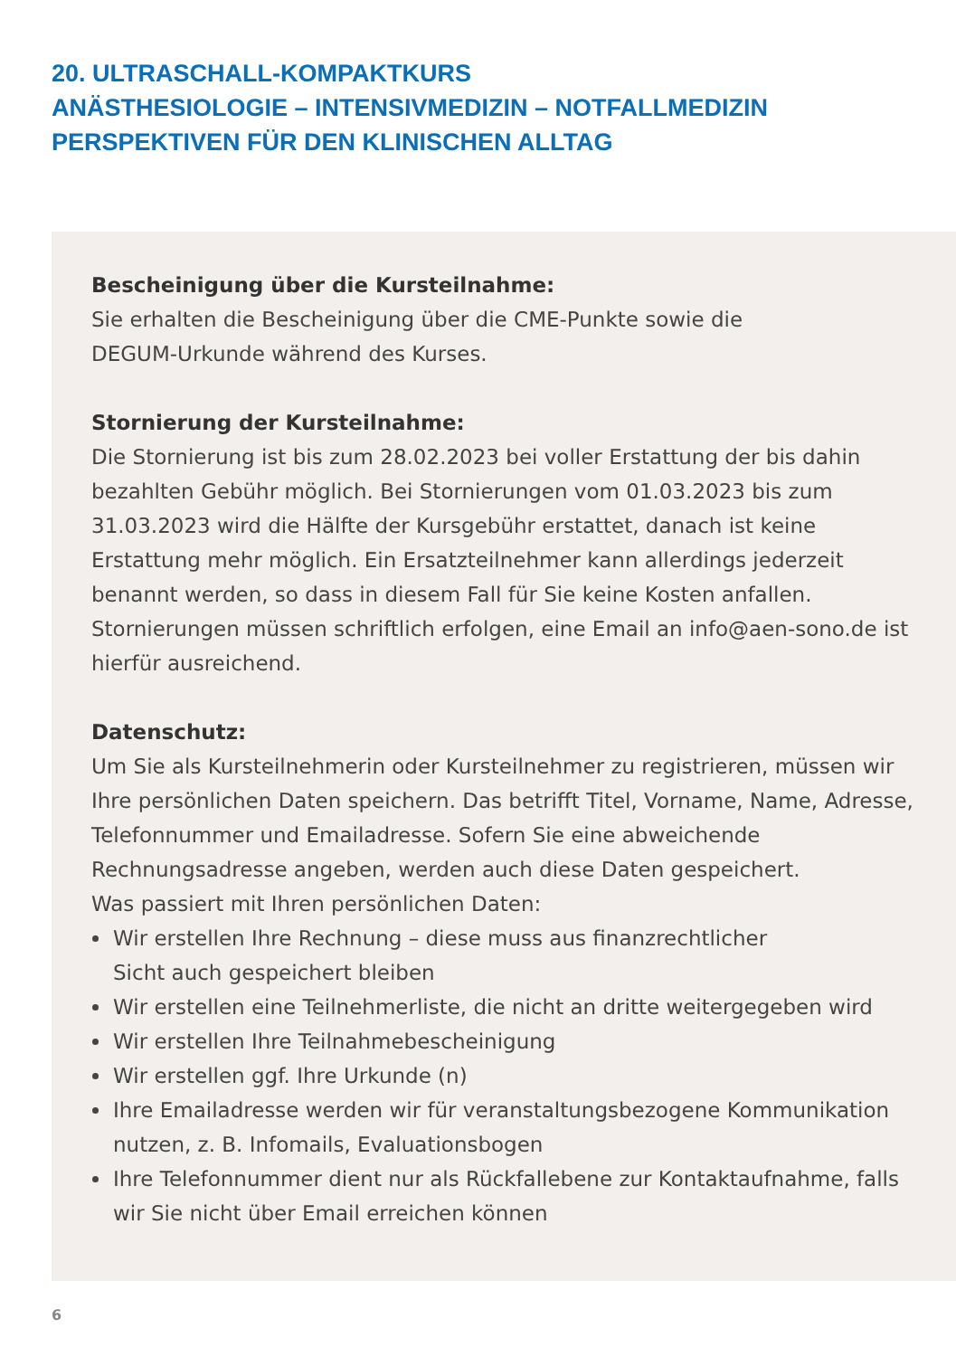20. ULTRASCHALL-KOMPAKTKURS
ANÄSTHESIOLOGIE – INTENSIVMEDIZIN – NOTFALLMEDIZIN
PERSPEKTIVEN FÜR DEN KLINISCHEN ALLTAG
Bescheinigung über die Kursteilnahme:
Sie erhalten die Bescheinigung über die CME-Punkte sowie die
DEGUM-Urkunde während des Kurses.
Stornierung der Kursteilnahme:
Die Stornierung ist bis zum 28.02.2023 bei voller Erstattung der bis dahin bezahlten Gebühr möglich. Bei Stornierungen vom 01.03.2023 bis zum 31.03.2023 wird die Hälfte der Kursgebühr erstattet, danach ist keine Erstattung mehr möglich. Ein Ersatzteilnehmer kann allerdings jederzeit benannt werden, so dass in diesem Fall für Sie keine Kosten anfallen. Stornierungen müssen schriftlich erfolgen, eine Email an info@aen-sono.de ist hierfür ausreichend.
Datenschutz:
Um Sie als Kursteilnehmerin oder Kursteilnehmer zu registrieren, müssen wir Ihre persönlichen Daten speichern. Das betrifft Titel, Vorname, Name, Adresse, Telefonnummer und Emailadresse. Sofern Sie eine abweichende Rechnungsadresse angeben, werden auch diese Daten gespeichert.
Was passiert mit Ihren persönlichen Daten:
Wir erstellen Ihre Rechnung – diese muss aus finanzrechtlicher
Sicht auch gespeichert bleiben
Wir erstellen eine Teilnehmerliste, die nicht an dritte weitergegeben wird
Wir erstellen Ihre Teilnahmebescheinigung
Wir erstellen ggf. Ihre Urkunde (n)
Ihre Emailadresse werden wir für veranstaltungsbezogene Kommunikation nutzen, z. B. Infomails, Evaluationsbogen
Ihre Telefonnummer dient nur als Rückfallebene zur Kontaktaufnahme, falls wir Sie nicht über Email erreichen können
6